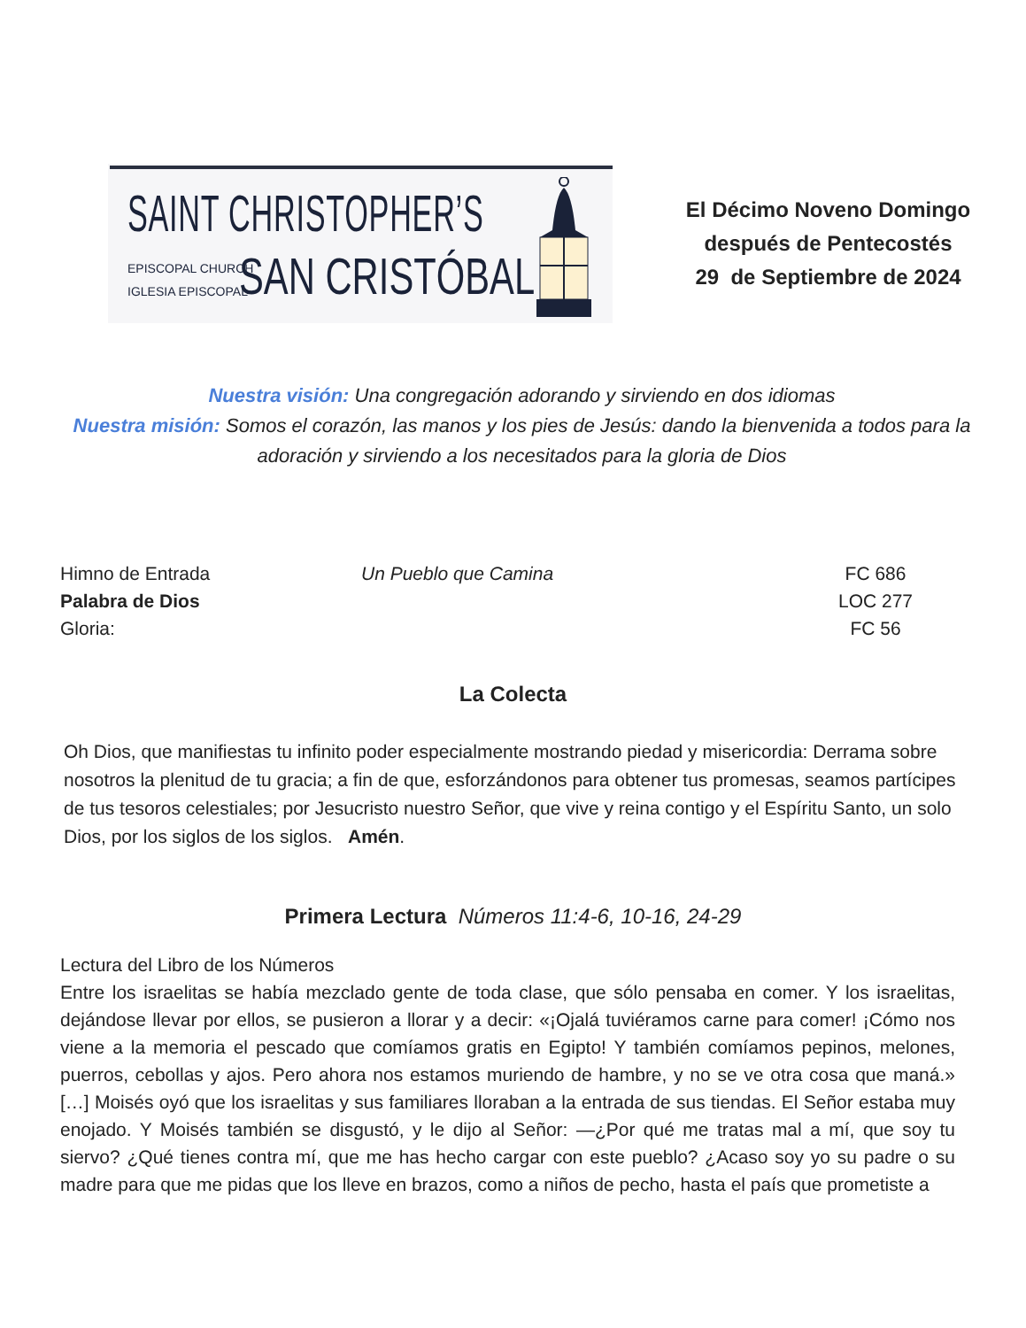SAINT CHRISTOPHER’S
EPISCOPAL CHURCH
IGLESIA EPISCOPAL
SAN CRISTÓBAL
El Décimo Noveno Domingo
después de Pentecostés
29 de Septiembre de 2024
Nuestra visión: Una congregación adorando y sirviendo en dos idiomas
Nuestra misión: Somos el corazón, las manos y los pies de Jesús: dando la bienvenida a todos para la adoración y sirviendo a los necesitados para la gloria de Dios
Himno de Entrada Un Pueblo que Camina FC 686
Palabra de Dios LOC 277
Gloria: FC 56
La Colecta
Oh Dios, que manifiestas tu infinito poder especialmente mostrando piedad y misericordia: Derrama sobre nosotros la plenitud de tu gracia; a fin de que, esforzándonos para obtener tus promesas, seamos partícipes de tus tesoros celestiales; por Jesucristo nuestro Señor, que vive y reina contigo y el Espíritu Santo, un solo Dios, por los siglos de los siglos. Amén.
Primera Lectura Números 11:4-6, 10-16, 24-29
Lectura del Libro de los Números
Entre los israelitas se había mezclado gente de toda clase, que sólo pensaba en comer. Y los israelitas, dejándose llevar por ellos, se pusieron a llorar y a decir: «¡Ojalá tuviéramos carne para comer! ¡Cómo nos viene a la memoria el pescado que comíamos gratis en Egipto! Y también comíamos pepinos, melones, puerros, cebollas y ajos. Pero ahora nos estamos muriendo de hambre, y no se ve otra cosa que maná.» […] Moisés oyó que los israelitas y sus familiares lloraban a la entrada de sus tiendas. El Señor estaba muy enojado. Y Moisés también se disgustó, y le dijo al Señor: —¿Por qué me tratas mal a mí, que soy tu siervo? ¿Qué tienes contra mí, que me has hecho cargar con este pueblo? ¿Acaso soy yo su padre o su madre para que me pidas que los lleve en brazos, como a niños de pecho, hasta el país que prometiste a